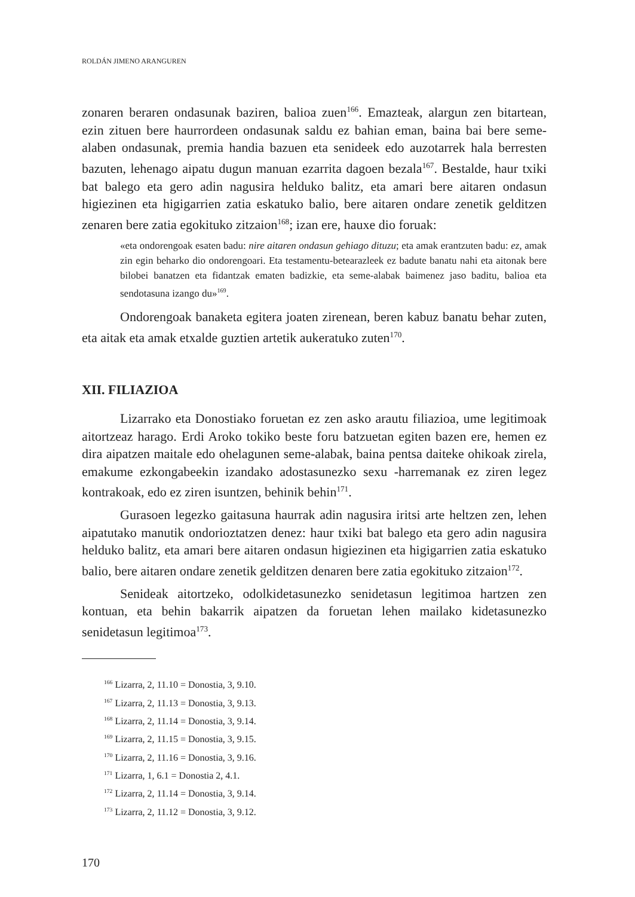ROLDÁN JIMENO ARANGUREN
zonaren beraren ondasunak baziren, balioa zuen<sup>166</sup>. Emazteak, alargun zen bitartean, ezin zituen bere haurrordeen ondasunak saldu ez bahian eman, baina bai bere seme-alaben ondasunak, premia handia bazuen eta senideek edo auzotarrek hala berresten bazuten, lehenago aipatu dugun manuan ezarrita dagoen bezala<sup>167</sup>. Bestalde, haur txiki bat balego eta gero adin nagusira helduko balitz, eta amari bere aitaren ondasun higiezinen eta higigarrien zatia eskatuko balio, bere aitaren ondare zenetik gelditzen zenaren bere zatia egokituko zitzaion<sup>168</sup>; izan ere, hauxe dio foruak:
«eta ondorengoak esaten badu: nire aitaren ondasun gehiago dituzu; eta amak erantzuten badu: ez, amak zin egin beharko dio ondorengoari. Eta testamentu-betearazleek ez badute banatu nahi eta aitonak bere bilobei banatzen eta fidantzak ematen badizkie, eta seme-alabak baimenez jaso baditu, balioa eta sendotasuna izango du»<sup>169</sup>.
Ondorengoak banaketa egitera joaten zirenean, beren kabuz banatu behar zuten, eta aitak eta amak etxalde guztien artetik aukeratuko zuten<sup>170</sup>.
XII. FILIAZIOA
Lizarrako eta Donostiako foruetan ez zen asko arautu filiazioa, ume legitimoak aitortzeaz harago. Erdi Aroko tokiko beste foru batzuetan egiten bazen ere, hemen ez dira aipatzen maitale edo ohelagunen seme-alabak, baina pentsa daiteke ohikoak zirela, emakume ezkongabeekin izandako adostasunezko sexu -harremanak ez ziren legez kontrakoak, edo ez ziren isuntzen, behinik behin<sup>171</sup>.
Gurasoen legezko gaitasuna haurrak adin nagusira iritsi arte heltzen zen, lehen aipatutako manutik ondorioztatzen denez: haur txiki bat balego eta gero adin nagusira helduko balitz, eta amari bere aitaren ondasun higiezinen eta higigarrien zatia eskatuko balio, bere aitaren ondare zenetik gelditzen denaren bere zatia egokituko zitzaion<sup>172</sup>.
Senideak aitortzeko, odolkidetasunezko senidetasun legitimoa hartzen zen kontuan, eta behin bakarrik aipatzen da foruetan lehen mailako kidetasunezko senidetasun legitimoa<sup>173</sup>.
<sup>166</sup> Lizarra, 2, 11.10 = Donostia, 3, 9.10.
<sup>167</sup> Lizarra, 2, 11.13 = Donostia, 3, 9.13.
<sup>168</sup> Lizarra, 2, 11.14 = Donostia, 3, 9.14.
<sup>169</sup> Lizarra, 2, 11.15 = Donostia, 3, 9.15.
<sup>170</sup> Lizarra, 2, 11.16 = Donostia, 3, 9.16.
<sup>171</sup> Lizarra, 1, 6.1 = Donostia 2, 4.1.
<sup>172</sup> Lizarra, 2, 11.14 = Donostia, 3, 9.14.
<sup>173</sup> Lizarra, 2, 11.12 = Donostia, 3, 9.12.
170